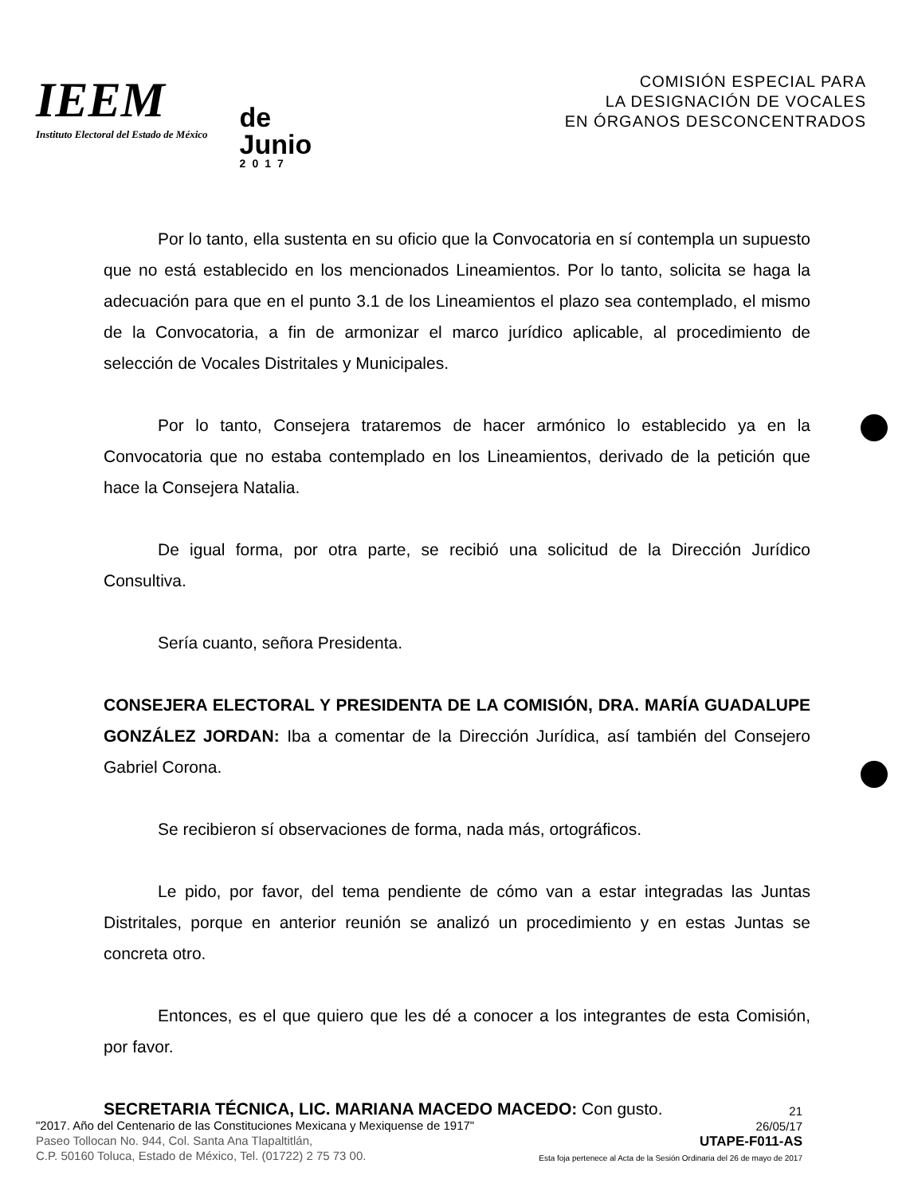IEEM
Instituto Electoral del Estado de México
de
Junio
2017
COMISIÓN ESPECIAL PARA
LA DESIGNACIÓN DE VOCALES
EN ÓRGANOS DESCONCENTRADOS
Por lo tanto, ella sustenta en su oficio que la Convocatoria en sí contempla un supuesto que no está establecido en los mencionados Lineamientos. Por lo tanto, solicita se haga la adecuación para que en el punto 3.1 de los Lineamientos el plazo sea contemplado, el mismo de la Convocatoria, a fin de armonizar el marco jurídico aplicable, al procedimiento de selección de Vocales Distritales y Municipales.
Por lo tanto, Consejera trataremos de hacer armónico lo establecido ya en la Convocatoria que no estaba contemplado en los Lineamientos, derivado de la petición que hace la Consejera Natalia.
De igual forma, por otra parte, se recibió una solicitud de la Dirección Jurídico Consultiva.
Sería cuanto, señora Presidenta.
CONSEJERA ELECTORAL Y PRESIDENTA DE LA COMISIÓN, DRA. MARÍA GUADALUPE GONZÁLEZ JORDAN: Iba a comentar de la Dirección Jurídica, así también del Consejero Gabriel Corona.
Se recibieron sí observaciones de forma, nada más, ortográficos.
Le pido, por favor, del tema pendiente de cómo van a estar integradas las Juntas Distritales, porque en anterior reunión se analizó un procedimiento y en estas Juntas se concreta otro.
Entonces, es el que quiero que les dé a conocer a los integrantes de esta Comisión, por favor.
SECRETARIA TÉCNICA, LIC. MARIANA MACEDO MACEDO: Con gusto.
"2017. Año del Centenario de las Constituciones Mexicana y Mexiquense de 1917"
Paseo Tollocan No. 944, Col. Santa Ana Tlapaltitlán,
C.P. 50160 Toluca, Estado de México, Tel. (01722) 2 75 73 00.
21
26/05/17
UTAPE-F011-AS
Esta foja pertenece al Acta de la Sesión Ordinaria del 26 de mayo de 2017